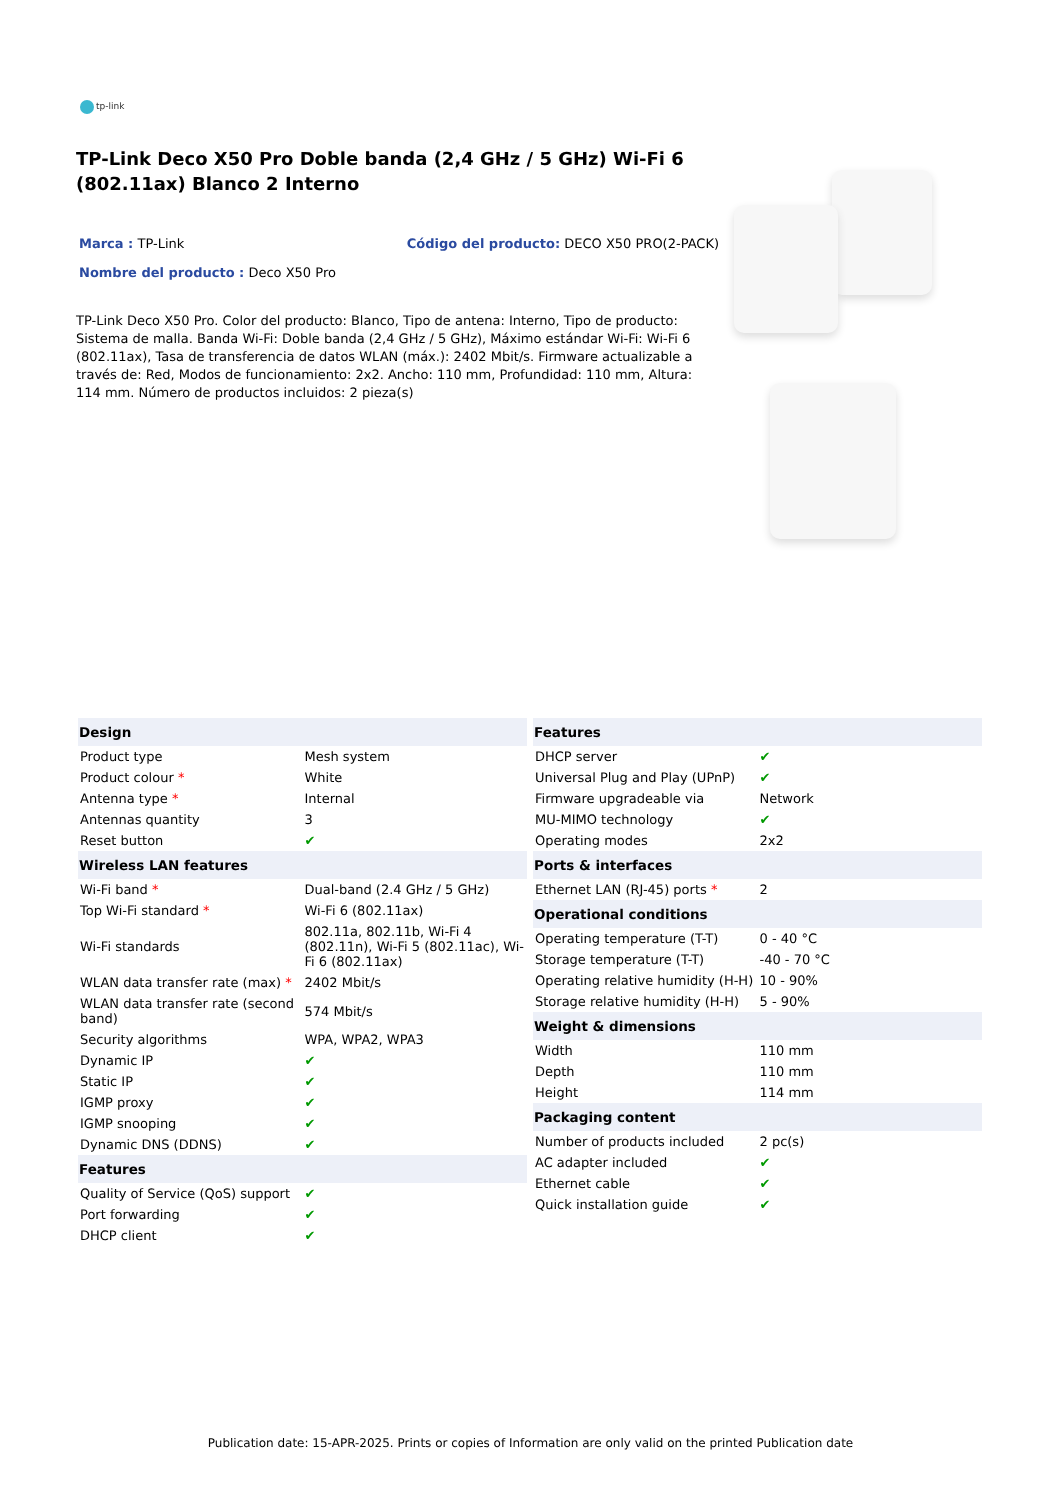tp-link
TP-Link Deco X50 Pro Doble banda (2,4 GHz / 5 GHz) Wi-Fi 6 (802.11ax) Blanco 2 Interno
Marca : TP-Link Código del producto: DECO X50 PRO(2-PACK)
Nombre del producto : Deco X50 Pro
TP-Link Deco X50 Pro. Color del producto: Blanco, Tipo de antena: Interno, Tipo de producto: Sistema de malla. Banda Wi-Fi: Doble banda (2,4 GHz / 5 GHz), Máximo estándar Wi-Fi: Wi-Fi 6 (802.11ax), Tasa de transferencia de datos WLAN (máx.): 2402 Mbit/s. Firmware actualizable a través de: Red, Modos de funcionamiento: 2x2. Ancho: 110 mm, Profundidad: 110 mm, Altura: 114 mm. Número de productos incluidos: 2 pieza(s)
| Design | |
| --- | --- |
| Product type | Mesh system |
| Product colour * | White |
| Antenna type * | Internal |
| Antennas quantity | 3 |
| Reset button | ✔ |
| Wireless LAN features | |
| Wi-Fi band * | Dual-band (2.4 GHz / 5 GHz) |
| Top Wi-Fi standard * | Wi-Fi 6 (802.11ax) |
| Wi-Fi standards | 802.11a, 802.11b, Wi-Fi 4 (802.11n), Wi-Fi 5 (802.11ac), Wi-Fi 6 (802.11ax) |
| WLAN data transfer rate (max) * | 2402 Mbit/s |
| WLAN data transfer rate (second band) | 574 Mbit/s |
| Security algorithms | WPA, WPA2, WPA3 |
| Dynamic IP | ✔ |
| Static IP | ✔ |
| IGMP proxy | ✔ |
| IGMP snooping | ✔ |
| Dynamic DNS (DDNS) | ✔ |
| Features | |
| Quality of Service (QoS) support | ✔ |
| Port forwarding | ✔ |
| DHCP client | ✔ |
| Features | |
| --- | --- |
| DHCP server | ✔ |
| Universal Plug and Play (UPnP) | ✔ |
| Firmware upgradeable via | Network |
| MU-MIMO technology | ✔ |
| Operating modes | 2x2 |
| Ports & interfaces | |
| Ethernet LAN (RJ-45) ports * | 2 |
| Operational conditions | |
| Operating temperature (T-T) | 0 - 40 °C |
| Storage temperature (T-T) | -40 - 70 °C |
| Operating relative humidity (H-H) | 10 - 90% |
| Storage relative humidity (H-H) | 5 - 90% |
| Weight & dimensions | |
| Width | 110 mm |
| Depth | 110 mm |
| Height | 114 mm |
| Packaging content | |
| Number of products included | 2 pc(s) |
| AC adapter included | ✔ |
| Ethernet cable | ✔ |
| Quick installation guide | ✔ |
Publication date: 15-APR-2025. Prints or copies of Information are only valid on the printed Publication date